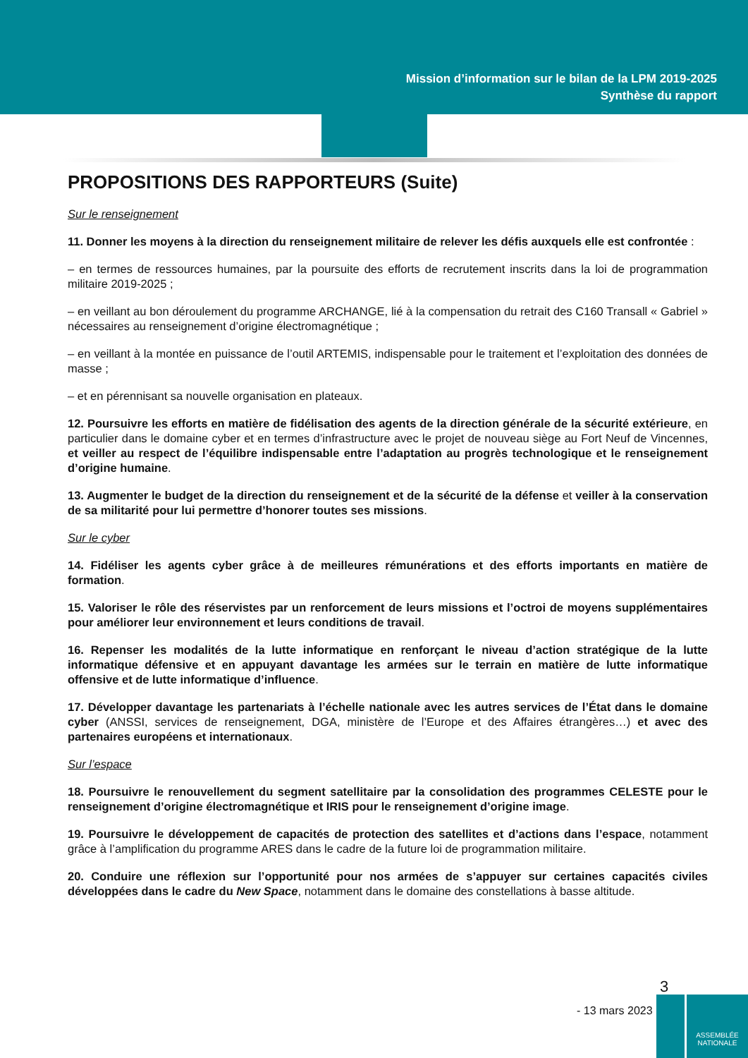Mission d’information sur le bilan de la LPM 2019-2025
Synthèse du rapport
PROPOSITIONS DES RAPPORTEURS (Suite)
Sur le renseignement
11. Donner les moyens à la direction du renseignement militaire de relever les défis auxquels elle est confrontée :
– en termes de ressources humaines, par la poursuite des efforts de recrutement inscrits dans la loi de programmation militaire 2019-2025 ;
– en veillant au bon déroulement du programme ARCHANGE, lié à la compensation du retrait des C160 Transall « Gabriel » nécessaires au renseignement d’origine électromagnétique ;
– en veillant à la montée en puissance de l’outil ARTEMIS, indispensable pour le traitement et l’exploitation des données de masse ;
– et en pérennisant sa nouvelle organisation en plateaux.
12. Poursuivre les efforts en matière de fidélisation des agents de la direction générale de la sécurité extérieure, en particulier dans le domaine cyber et en termes d’infrastructure avec le projet de nouveau siège au Fort Neuf de Vincennes, et veiller au respect de l’équilibre indispensable entre l’adaptation au progrès technologique et le renseignement d’origine humaine.
13. Augmenter le budget de la direction du renseignement et de la sécurité de la défense et veiller à la conservation de sa militarité pour lui permettre d’honorer toutes ses missions.
Sur le cyber
14. Fidéliser les agents cyber grâce à de meilleures rémunérations et des efforts importants en matière de formation.
15. Valoriser le rôle des réservistes par un renforcement de leurs missions et l’octroi de moyens supplémentaires pour améliorer leur environnement et leurs conditions de travail.
16. Repenser les modalités de la lutte informatique en renforçant le niveau d’action stratégique de la lutte informatique défensive et en appuyant davantage les armées sur le terrain en matière de lutte informatique offensive et de lutte informatique d’influence.
17. Développer davantage les partenariats à l’échelle nationale avec les autres services de l’État dans le domaine cyber (ANSSI, services de renseignement, DGA, ministère de l’Europe et des Affaires étrangères…) et avec des partenaires européens et internationaux.
Sur l’espace
18. Poursuivre le renouvellement du segment satellitaire par la consolidation des programmes CELESTE pour le renseignement d’origine électromagnétique et IRIS pour le renseignement d’origine image.
19. Poursuivre le développement de capacités de protection des satellites et d’actions dans l’espace, notamment grâce à l’amplification du programme ARES dans le cadre de la future loi de programmation militaire.
20. Conduire une réflexion sur l’opportunité pour nos armées de s’appuyer sur certaines capacités civiles développées dans le cadre du New Space, notamment dans le domaine des constellations à basse altitude.
3
- 13 mars 2023
ASSEMBLÉE
NATIONALE